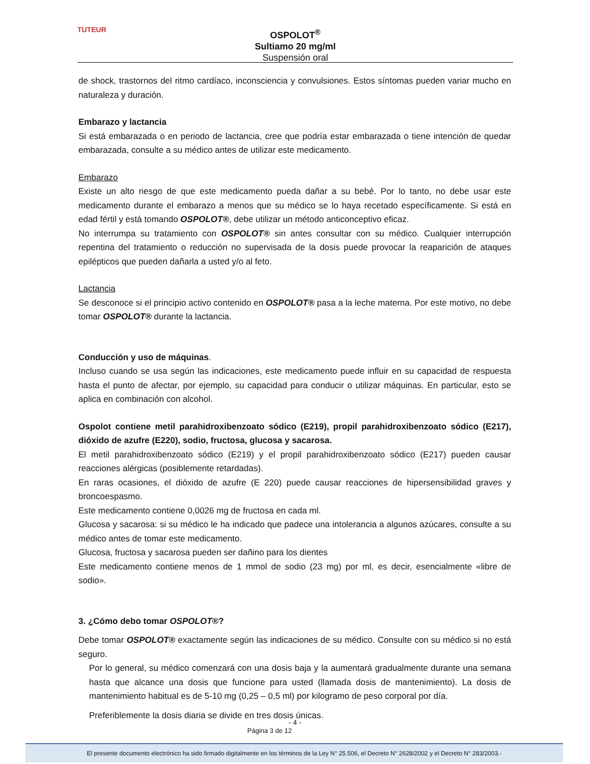TUTEUR
OSPOLOT<sup>®</sup>
Sultiamo 20 mg/ml
Suspensión oral
de shock, trastornos del ritmo cardíaco, inconsciencia y convulsiones. Estos síntomas pueden variar mucho en naturaleza y duración.
Embarazo y lactancia
Si está embarazada o en periodo de lactancia, cree que podría estar embarazada o tiene intención de quedar embarazada, consulte a su médico antes de utilizar este medicamento.
Embarazo
Existe un alto riesgo de que este medicamento pueda dañar a su bebé. Por lo tanto, no debe usar este medicamento durante el embarazo a menos que su médico se lo haya recetado específicamente. Si está en edad fértil y está tomando OSPOLOT®, debe utilizar un método anticonceptivo eficaz.
No interrumpa su tratamiento con OSPOLOT® sin antes consultar con su médico. Cualquier interrupción repentina del tratamiento o reducción no supervisada de la dosis puede provocar la reaparición de ataques epilépticos que pueden dañarla a usted y/o al feto.
Lactancia
Se desconoce si el principio activo contenido en OSPOLOT® pasa a la leche materna. Por este motivo, no debe tomar OSPOLOT® durante la lactancia.
Conducción y uso de máquinas.
Incluso cuando se usa según las indicaciones, este medicamento puede influir en su capacidad de respuesta hasta el punto de afectar, por ejemplo, su capacidad para conducir o utilizar máquinas. En particular, esto se aplica en combinación con alcohol.
Ospolot contiene metil parahidroxibenzoato sódico (E219), propil parahidroxibenzoato sódico (E217), dióxido de azufre (E220), sodio, fructosa, glucosa y sacarosa.
El metil parahidroxibenzoato sódico (E219) y el propil parahidroxibenzoato sódico (E217) pueden causar reacciones alérgicas (posiblemente retardadas).
En raras ocasiones, el dióxido de azufre (E 220) puede causar reacciones de hipersensibilidad graves y broncoespasmo.
Este medicamento contiene 0,0026 mg de fructosa en cada ml.
Glucosa y sacarosa: si su médico le ha indicado que padece una intolerancia a algunos azúcares, consulte a su médico antes de tomar este medicamento.
Glucosa, fructosa y sacarosa pueden ser dañino para los dientes
Este medicamento contiene menos de 1 mmol de sodio (23 mg) por ml, es decir, esencialmente «libre de sodio».
3. ¿Cómo debo tomar OSPOLOT®?
Debe tomar OSPOLOT® exactamente según las indicaciones de su médico. Consulte con su médico si no está seguro.
Por lo general, su médico comenzará con una dosis baja y la aumentará gradualmente durante una semana hasta que alcance una dosis que funcione para usted (llamada dosis de mantenimiento). La dosis de mantenimiento habitual es de 5-10 mg (0,25 – 0,5 ml) por kilogramo de peso corporal por día.
Preferiblemente la dosis diaria se divide en tres dosis únicas.
- 4 -
Página 3 de 12
El presente documento electrónico ha sido firmado digitalmente en los términos de la Ley N° 25.506, el Decreto N° 2628/2002 y el Decreto N° 283/2003.-